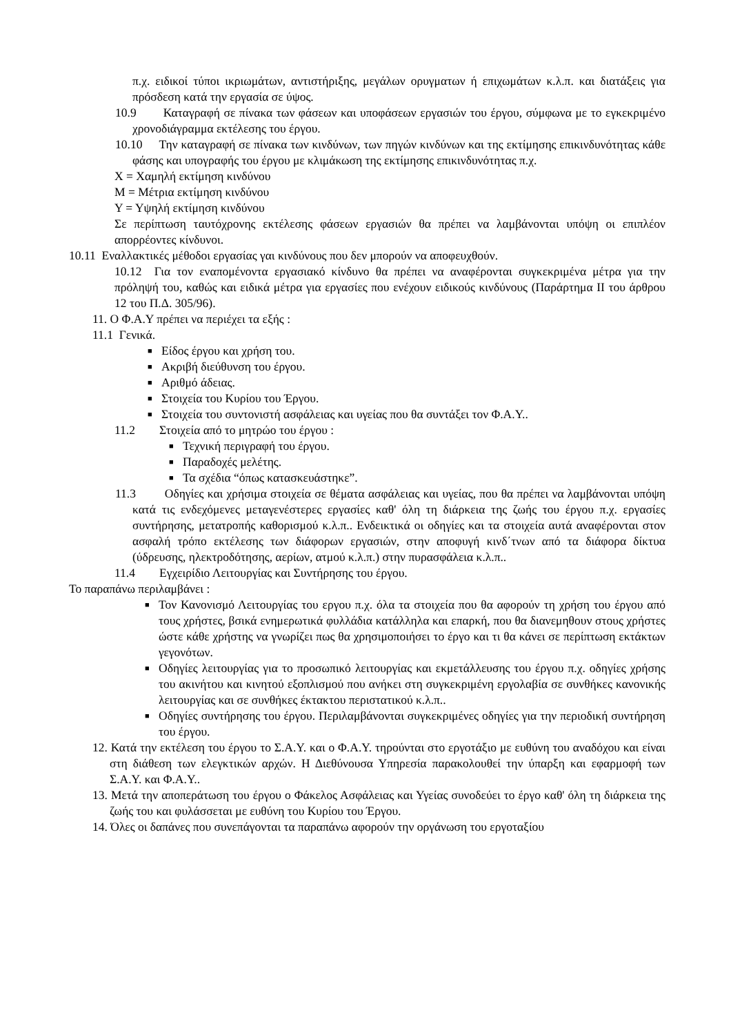π.χ. ειδικοί τύποι ικριωμάτων, αντιστήριξης, μεγάλων ορυγματων ή επιχωμάτων κ.λ.π. και διατάξεις για πρόσδεση κατά την εργασία σε ύψος.
10.9 Καταγραφή σε πίνακα των φάσεων και υποφάσεων εργασιών του έργου, σύμφωνα με το εγκεκριμένο χρονοδιάγραμμα εκτέλεσης του έργου.
10.10 Την καταγραφή σε πίνακα των κινδύνων, των πηγών κινδύνων και της εκτίμησης επικινδυνότητας κάθε φάσης και υπογραφής του έργου με κλιμάκωση της εκτίμησης επικινδυνότητας π.χ.
Χ = Χαμηλή εκτίμηση κινδύνου
Μ = Μέτρια εκτίμηση κινδύνου
Υ = Υψηλή εκτίμηση κινδύνου
Σε περίπτωση ταυτόχρονης εκτέλεσης φάσεων εργασιών θα πρέπει να λαμβάνονται υπόψη οι επιπλέον απορρέοντες κίνδυνοι.
10.11 Εναλλακτικές μέθοδοι εργασίας γαι κινδύνους που δεν μπορούν να αποφευχθούν.
10.12 Για τον εναπομένοντα εργασιακό κίνδυνο θα πρέπει να αναφέρονται συγκεκριμένα μέτρα για την πρόληψή του, καθώς και ειδικά μέτρα για εργασίες που ενέχουν ειδικούς κινδύνους (Παράρτημα ΙΙ του άρθρου 12 του Π.Δ. 305/96).
11. Ο Φ.Α.Υ πρέπει να περιέχει τα εξής :
11.1 Γενικά.
■ Είδος έργου και χρήση του.
■ Ακριβή διεύθυνση του έργου.
■ Αριθμό άδειας.
■ Στοιχεία του Κυρίου του Έργου.
■ Στοιχεία του συντονιστή ασφάλειας και υγείας που θα συντάξει τον Φ.Α.Υ..
11.2 Στοιχεία από το μητρώο του έργου :
■ Τεχνική περιγραφή του έργου.
■ Παραδοχές μελέτης.
■ Τα σχέδια “όπως κατασκευάστηκε”.
11.3 Οδηγίες και χρήσιμα στοιχεία σε θέματα ασφάλειας και υγείας, που θα πρέπει να λαμβάνονται υπόψη κατά τις ενδεχόμενες μεταγενέστερες εργασίες καθ' όλη τη διάρκεια της ζωής του έργου π.χ. εργασίες συντήρησης, μετατροπής καθορισμού κ.λ.π.. Ενδεικτικά οι οδηγίες και τα στοιχεία αυτά αναφέρονται στον ασφαλή τρόπο εκτέλεσης των διάφορων εργασιών, στην αποφυγή κινδ΄τνων από τα διάφορα δίκτυα (ύδρευσης, ηλεκτροδότησης, αερίων, ατμού κ.λ.π.) στην πυρασφάλεια κ.λ.π..
11.4 Εγχειρίδιο Λειτουργίας και Συντήρησης του έργου.
Το παραπάνω περιλαμβάνει :
■ Τον Κανονισμό Λειτουργίας του εργου π.χ. όλα τα στοιχεία που θα αφορούν τη χρήση του έργου από τους χρήστες, βσικά ενημερωτικά φυλλάδια κατάλληλα και επαρκή, που θα διανεμηθουν στους χρήστες ώστε κάθε χρήστης να γνωρίζει πως θα χρησιμοποιήσει το έργο και τι θα κάνει σε περίπτωση εκτάκτων γεγονότων.
■ Οδηγίες λειτουργίας για το προσωπικό λειτουργίας και εκμετάλλευσης του έργου π.χ. οδηγίες χρήσης του ακινήτου και κινητού εξοπλισμού που ανήκει στη συγκεκριμένη εργολαβία σε συνθήκες κανονικής λειτουργίας και σε συνθήκες έκτακτου περιστατικού κ.λ.π..
■ Οδηγίες συντήρησης του έργου. Περιλαμβάνονται συγκεκριμένες οδηγίες για την περιοδική συντήρηση του έργου.
12. Κατά την εκτέλεση του έργου το Σ.Α.Υ. και ο Φ.Α.Υ. τηρούνται στο εργοτάξιο με ευθύνη του αναδόχου και είναι στη διάθεση των ελεγκτικών αρχών. Η Διεθύνουσα Υπηρεσία παρακολουθεί την ύπαρξη και εφαρμοφή των Σ.Α.Υ. και Φ.Α.Υ..
13. Μετά την αποπεράτωση του έργου ο Φάκελος Ασφάλειας και Υγείας συνοδεύει το έργο καθ' όλη τη διάρκεια της ζωής του και φυλάσσεται με ευθύνη του Κυρίου του Έργου.
14. Όλες οι δαπάνες που συνεπάγονται τα παραπάνω αφορούν την οργάνωση του εργοταξίου